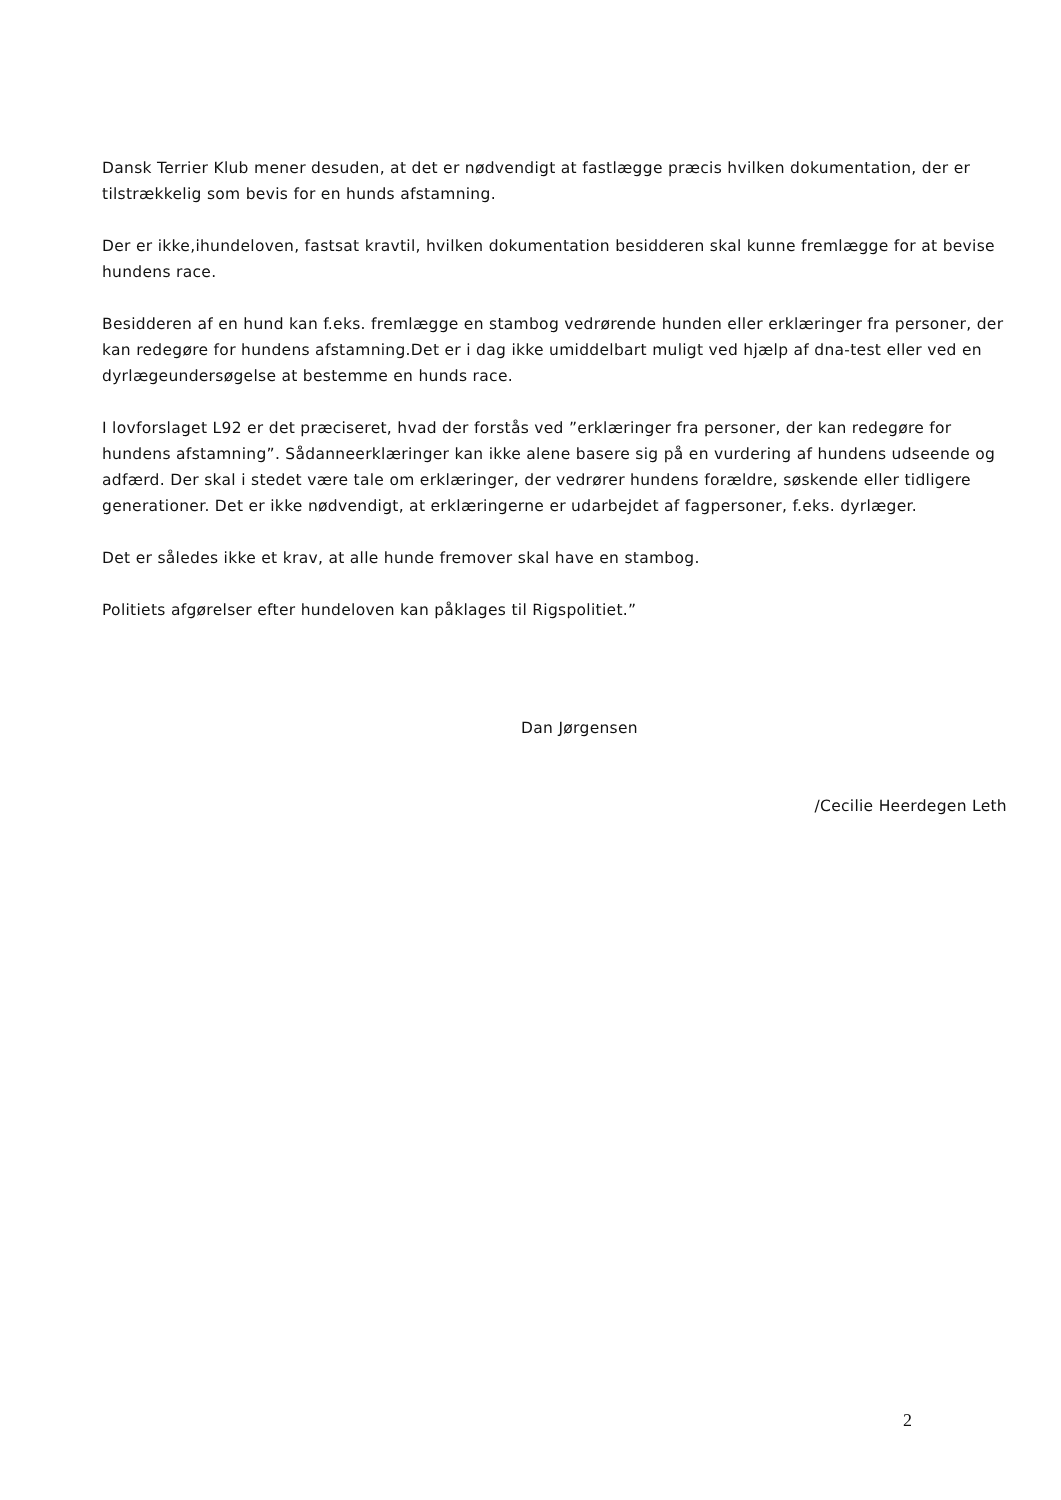Dansk Terrier Klub mener desuden, at det er nødvendigt at fastlægge præcis hvilken dokumentation, der er tilstrækkelig som bevis for en hunds afstamning.
Der er ikke,ihundeloven, fastsat kravtil, hvilken dokumentation besidderen skal kunne fremlægge for at bevise hundens race.
Besidderen af en hund kan f.eks. fremlægge en stambog vedrørende hunden eller erklæringer fra personer, der kan redegøre for hundens afstamning.Det er i dag ikke umiddelbart muligt ved hjælp af dna-test eller ved en dyrlægeundersøgelse at bestemme en hunds race.
I lovforslaget L92 er det præciseret, hvad der forstås ved ”erklæringer fra personer, der kan redegøre for hundens afstamning”. Sådanneerklæringer kan ikke alene basere sig på en vurdering af hundens udseende og adfærd. Der skal i stedet være tale om erklæringer, der vedrører hundens forældre, søskende eller tidligere generationer. Det er ikke nødvendigt, at erklæringerne er udarbejdet af fagpersoner, f.eks. dyrlæger.
Det er således ikke et krav, at alle hunde fremover skal have en stambog.
Politiets afgørelser efter hundeloven kan påklages til Rigspolitiet.”
Dan Jørgensen
/Cecilie Heerdegen Leth
2